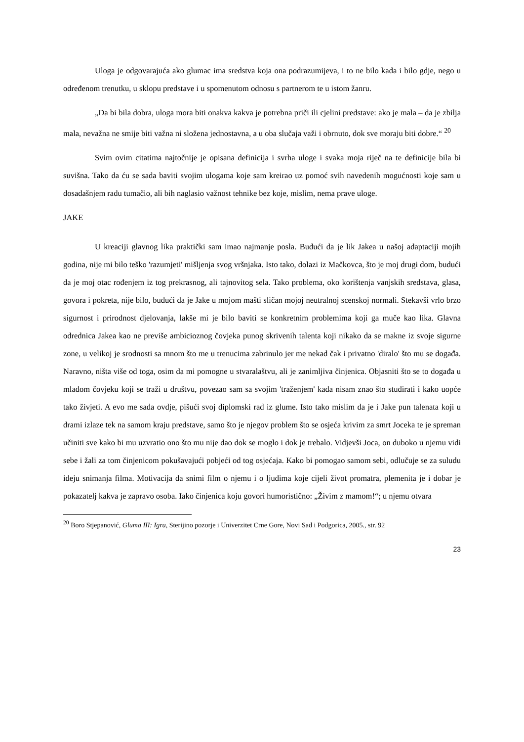Uloga je odgovarajuća ako glumac ima sredstva koja ona podrazumijeva, i to ne bilo kada i bilo gdje, nego u određenom trenutku, u sklopu predstave i u spomenutom odnosu s partnerom te u istom žanru.
„Da bi bila dobra, uloga mora biti onakva kakva je potrebna priči ili cjelini predstave: ako je mala – da je zbilja mala, nevažna ne smije biti važna ni složena jednostavna, a u oba slučaja važi i obrnuto, dok sve moraju biti dobre.“ <sup>20</sup>
Svim ovim citatima najtočnije je opisana definicija i svrha uloge i svaka moja riječ na te definicije bila bi suvišna. Tako da ću se sada baviti svojim ulogama koje sam kreirao uz pomoć svih navedenih mogućnosti koje sam u dosadašnjem radu tumačio, ali bih naglasio važnost tehnike bez koje, mislim, nema prave uloge.
JAKE
U kreaciji glavnog lika praktički sam imao najmanje posla. Budući da je lik Jakea u našoj adaptaciji mojih godina, nije mi bilo teško 'razumjeti' mišljenja svog vršnjaka. Isto tako, dolazi iz Mačkovca, što je moj drugi dom, budući da je moj otac rođenjem iz tog prekrasnog, ali tajnovitog sela. Tako problema, oko korištenja vanjskih sredstava, glasa, govora i pokreta, nije bilo, budući da je Jake u mojom mašti sličan mojoj neutralnoj scenskoj normali. Stekavši vrlo brzo sigurnost i prirodnost djelovanja, lakše mi je bilo baviti se konkretnim problemima koji ga muče kao lika. Glavna odrednica Jakea kao ne previše ambicioznog čovjeka punog skrivenih talenta koji nikako da se makne iz svoje sigurne zone, u velikoj je srodnosti sa mnom što me u trenucima zabrinulo jer me nekad čak i privatno 'diralo' što mu se događa. Naravno, ništa više od toga, osim da mi pomogne u stvaralaštvu, ali je zanimljiva činjenica. Objasniti što se to događa u mladom čovjeku koji se traži u društvu, povezao sam sa svojim 'traženjem' kada nisam znao što studirati i kako uopće tako živjeti. A evo me sada ovdje, pišući svoj diplomski rad iz glume. Isto tako mislim da je i Jake pun talenata koji u drami izlaze tek na samom kraju predstave, samo što je njegov problem što se osjeća krivim za smrt Joceka te je spreman učiniti sve kako bi mu uzvratio ono što mu nije dao dok se moglo i dok je trebalo. Vidjevši Joca, on duboko u njemu vidi sebe i žali za tom činjenicom pokušavajući pobjeći od tog osjećaja. Kako bi pomogao samom sebi, odlučuje se za suludu ideju snimanja filma. Motivacija da snimi film o njemu i o ljudima koje cijeli život promatra, plemenita je i dobar je pokazatelj kakva je zapravo osoba. Iako činjenica koju govori humoristično: „Živim z mamom!“; u njemu otvara
<sup>20</sup> Boro Stjepanović, Gluma III: Igra, Sterijino pozorje i Univerzitet Crne Gore, Novi Sad i Podgorica, 2005., str. 92
23